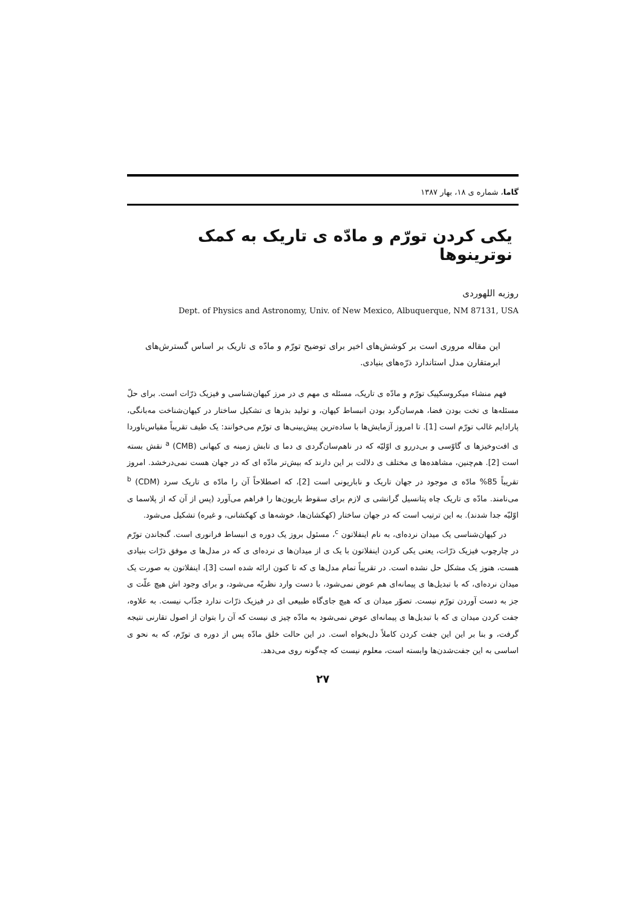گاما، شماره ی ۱۸، بهار ۱۳۸۷
یکی کردن تورّم و مادّه ی تاریک به کمک نوترینوها
روزبه اللهوردی
Dept. of Physics and Astronomy, Univ. of New Mexico, Albuquerque, NM 87131, USA
این مقاله مروری است بر کوشش‌های اخیر برای توضیح تورّم و مادّه ی تاریک بر اساس گسترش‌های ابرمتقارن مدل استاندارد ذرّه‌های بنیادی.
فهم منشاء میکروسکپیک تورّم و مادّه ی تاریک، مسئله ی مهم ی در مرز کیهان‌شناسی و فیزیک ذرّات است. برای حلّ مسئله‌ها ی تخت بودن فضا، هم‌سان‌گرد بودن انبساط کیهان، و تولید بذرها ی تشکیل ساختار در کیهان‌شناخت مه‌بانگی، پارادایم غالب تورّم است [1]. تا امروز آزمایش‌ها با ساده‌ترین پیش‌بینی‌ها ی تورّم می‌خوانند: یک طیف تقریباً مقیاس‌ناوردا ی افت‌وخیزها ی گاوّسی و بی‌دررو ی اوّلیّه که در ناهم‌سان‌گردی ی دما ی تابش زمینه ی کیهانی (CMB) <sup>a</sup> نقش بسته است [2]. هم‌چنین، مشاهده‌ها ی مختلف ی دلالت بر این دارند که بیش‌تر مادّه ای که در جهان هست نمی‌درخشد. امروز تقریباً 85% مادّه ی موجود در جهان تاریک و ناباریونی است [2]، که اصطلاحاً آن را مادّه ی تاریک سرد (CDM) <sup>b</sup> می‌نامند. مادّه ی تاریک چاه پتانسیل گرانشی ی لازم برای سقوط باریون‌ها را فراهم می‌آورد (پس از آن که از پلاسما ی اوّلیّه جدا شدند). به این ترتیب است که در جهان ساختار (کهکشان‌ها، خوشه‌ها ی کهکشانی، و غیره) تشکیل می‌شود.
در کیهان‌شناسی یک میدان نرده‌ای، به نام اینفلاتون <sup>c</sup>، مسئول بروز یک دوره ی انبساط فرانوری است. گنجاندن تورّم در چارچوب فیزیک ذرّات، یعنی یکی کردن اینفلاتون با یک ی از میدان‌ها ی نرده‌ای ی که در مدل‌ها ی موفق ذرّات بنیادی هست، هنوز یک مشکل حل نشده است. در تقریباً تمام مدل‌ها ی که تا کنون ارائه شده است [3]، اینفلاتون به صورت یک میدان نرده‌ای، که با تبدیل‌ها ی پیمانه‌ای هم عوض نمی‌شود، با دست وارد نظریّه می‌شود، و برای وجود اش هیچ علّت ی جز به دست آوردن تورّم نیست. تصوّر میدان ی که هیچ جای‌گاه طبیعی ای در فیزیک ذرّات ندارد جذّاب نیست. به علاوه، جفت کردن میدان ی که با تبدیل‌ها ی پیمانه‌ای عوض نمی‌شود به مادّه چیز ی نیست که آن را بتوان از اصول تقارنی نتیجه گرفت، و بنا بر این این جفت کردن کاملاً دل‌بخواه است. در این حالت خلق مادّه پس از دوره ی تورّم، که به نحو ی اساسی به این جفت‌شدن‌ها وابسته است، معلوم نیست که چه‌گونه روی می‌دهد.
۲۷